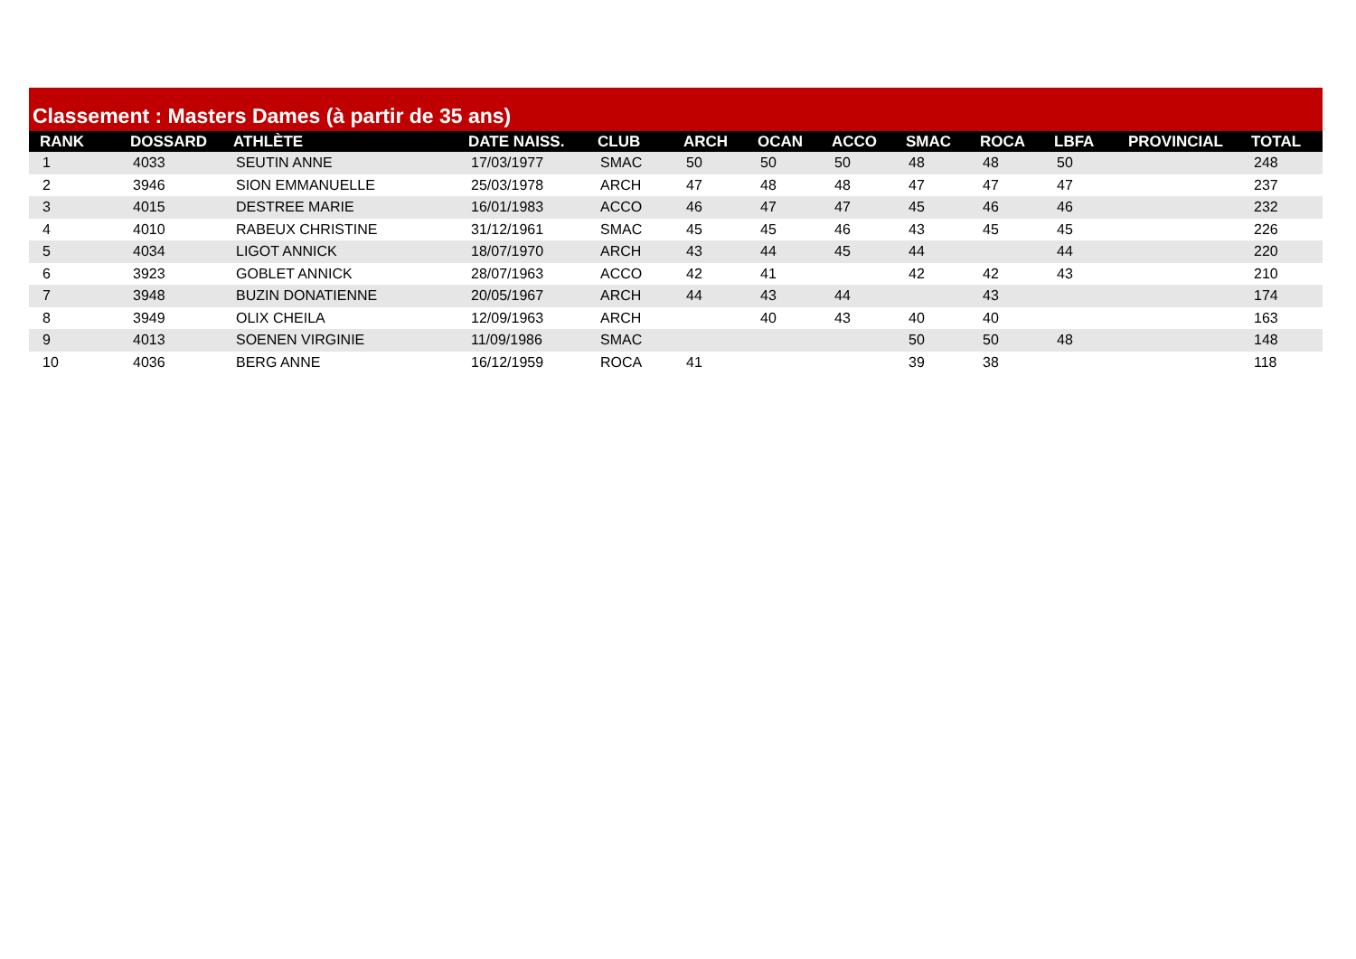Classement : Masters Dames (à partir de 35 ans)
| RANK | DOSSARD | ATHLÈTE | DATE NAISS. | CLUB | ARCH | OCAN | ACCO | SMAC | ROCA | LBFA | PROVINCIAL | TOTAL |
| --- | --- | --- | --- | --- | --- | --- | --- | --- | --- | --- | --- | --- |
| 1 | 4033 | SEUTIN ANNE | 17/03/1977 | SMAC | 50 | 50 | 50 | 48 | 48 | 50 | | 248 |
| 2 | 3946 | SION EMMANUELLE | 25/03/1978 | ARCH | 47 | 48 | 48 | 47 | 47 | 47 | | 237 |
| 3 | 4015 | DESTREE MARIE | 16/01/1983 | ACCO | 46 | 47 | 47 | 45 | 46 | 46 | | 232 |
| 4 | 4010 | RABEUX CHRISTINE | 31/12/1961 | SMAC | 45 | 45 | 46 | 43 | 45 | 45 | | 226 |
| 5 | 4034 | LIGOT ANNICK | 18/07/1970 | ARCH | 43 | 44 | 45 | 44 | | 44 | | 220 |
| 6 | 3923 | GOBLET ANNICK | 28/07/1963 | ACCO | 42 | 41 | | 42 | 42 | 43 | | 210 |
| 7 | 3948 | BUZIN DONATIENNE | 20/05/1967 | ARCH | 44 | 43 | 44 | | 43 | | | 174 |
| 8 | 3949 | OLIX CHEILA | 12/09/1963 | ARCH | | 40 | 43 | 40 | 40 | | | 163 |
| 9 | 4013 | SOENEN VIRGINIE | 11/09/1986 | SMAC | | | | 50 | 50 | 48 | | 148 |
| 10 | 4036 | BERG ANNE | 16/12/1959 | ROCA | 41 | | | 39 | 38 | | | 118 |